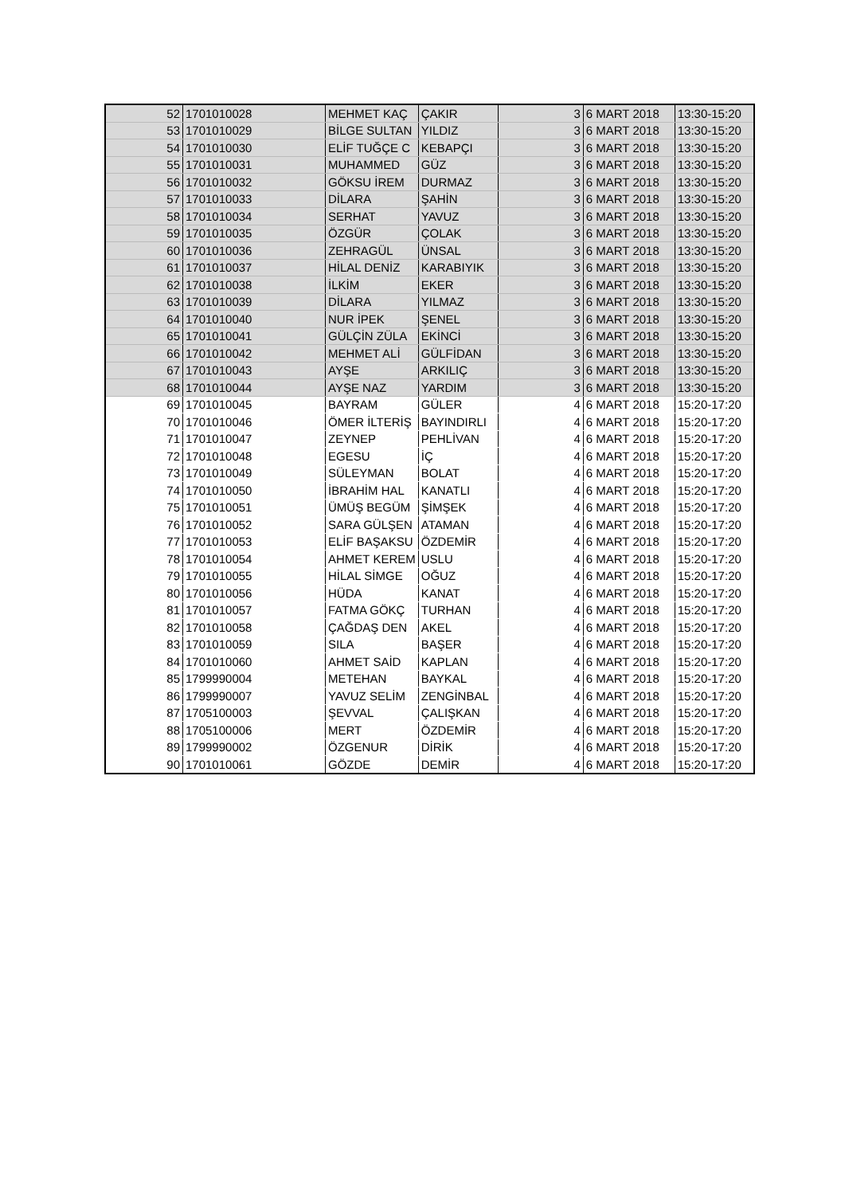| 52 | 1701010028 | MEHMET KAÇ | ÇAKIR | 3 | 6 MART 2018 | 13:30-15:20 |
| 53 | 1701010029 | BİLGE SULTAN | YILDIZ | 3 | 6 MART 2018 | 13:30-15:20 |
| 54 | 1701010030 | ELİF TUĞÇE C | KEBAPÇI | 3 | 6 MART 2018 | 13:30-15:20 |
| 55 | 1701010031 | MUHAMMED | GÜZ | 3 | 6 MART 2018 | 13:30-15:20 |
| 56 | 1701010032 | GÖKSU İREM | DURMAZ | 3 | 6 MART 2018 | 13:30-15:20 |
| 57 | 1701010033 | DİLARA | ŞAHİN | 3 | 6 MART 2018 | 13:30-15:20 |
| 58 | 1701010034 | SERHAT | YAVUZ | 3 | 6 MART 2018 | 13:30-15:20 |
| 59 | 1701010035 | ÖZGÜR | ÇOLAK | 3 | 6 MART 2018 | 13:30-15:20 |
| 60 | 1701010036 | ZEHRAGÜL | ÜNSAL | 3 | 6 MART 2018 | 13:30-15:20 |
| 61 | 1701010037 | HİLAL DENİZ | KARABIYIK | 3 | 6 MART 2018 | 13:30-15:20 |
| 62 | 1701010038 | İLKİM | EKER | 3 | 6 MART 2018 | 13:30-15:20 |
| 63 | 1701010039 | DİLARA | YILMAZ | 3 | 6 MART 2018 | 13:30-15:20 |
| 64 | 1701010040 | NUR İPEK | ŞENEL | 3 | 6 MART 2018 | 13:30-15:20 |
| 65 | 1701010041 | GÜLÇİN ZÜLA | EKİNCİ | 3 | 6 MART 2018 | 13:30-15:20 |
| 66 | 1701010042 | MEHMET ALİ | GÜLFİDAN | 3 | 6 MART 2018 | 13:30-15:20 |
| 67 | 1701010043 | AYŞE | ARKILIÇ | 3 | 6 MART 2018 | 13:30-15:20 |
| 68 | 1701010044 | AYŞE NAZ | YARDIM | 3 | 6 MART 2018 | 13:30-15:20 |
| 69 | 1701010045 | BAYRAM | GÜLER | 4 | 6 MART 2018 | 15:20-17:20 |
| 70 | 1701010046 | ÖMER İLTERİŞ | BAYINDIRLI | 4 | 6 MART 2018 | 15:20-17:20 |
| 71 | 1701010047 | ZEYNEP | PEHLİVAN | 4 | 6 MART 2018 | 15:20-17:20 |
| 72 | 1701010048 | EGESU | İÇ | 4 | 6 MART 2018 | 15:20-17:20 |
| 73 | 1701010049 | SÜLEYMAN | BOLAT | 4 | 6 MART 2018 | 15:20-17:20 |
| 74 | 1701010050 | İBRAHİM HAL | KANATLI | 4 | 6 MART 2018 | 15:20-17:20 |
| 75 | 1701010051 | ÜMÜŞ BEGÜM | ŞİMŞEK | 4 | 6 MART 2018 | 15:20-17:20 |
| 76 | 1701010052 | SARA GÜLŞEN | ATAMAN | 4 | 6 MART 2018 | 15:20-17:20 |
| 77 | 1701010053 | ELİF BAŞAKSU | ÖZDEMİR | 4 | 6 MART 2018 | 15:20-17:20 |
| 78 | 1701010054 | AHMET KEREM | USLU | 4 | 6 MART 2018 | 15:20-17:20 |
| 79 | 1701010055 | HİLAL SİMGE | OĞUZ | 4 | 6 MART 2018 | 15:20-17:20 |
| 80 | 1701010056 | HÜDA | KANAT | 4 | 6 MART 2018 | 15:20-17:20 |
| 81 | 1701010057 | FATMA GÖKÇ | TURHAN | 4 | 6 MART 2018 | 15:20-17:20 |
| 82 | 1701010058 | ÇAĞDAŞ DEN | AKEL | 4 | 6 MART 2018 | 15:20-17:20 |
| 83 | 1701010059 | SILA | BAŞER | 4 | 6 MART 2018 | 15:20-17:20 |
| 84 | 1701010060 | AHMET SAİD | KAPLAN | 4 | 6 MART 2018 | 15:20-17:20 |
| 85 | 1799990004 | METEHAN | BAYKAL | 4 | 6 MART 2018 | 15:20-17:20 |
| 86 | 1799990007 | YAVUZ SELİM | ZENGİNBAL | 4 | 6 MART 2018 | 15:20-17:20 |
| 87 | 1705100003 | ŞEVVAL | ÇALIŞKAN | 4 | 6 MART 2018 | 15:20-17:20 |
| 88 | 1705100006 | MERT | ÖZDEMİR | 4 | 6 MART 2018 | 15:20-17:20 |
| 89 | 1799990002 | ÖZGENUR | DİRİK | 4 | 6 MART 2018 | 15:20-17:20 |
| 90 | 1701010061 | GÖZDE | DEMİR | 4 | 6 MART 2018 | 15:20-17:20 |